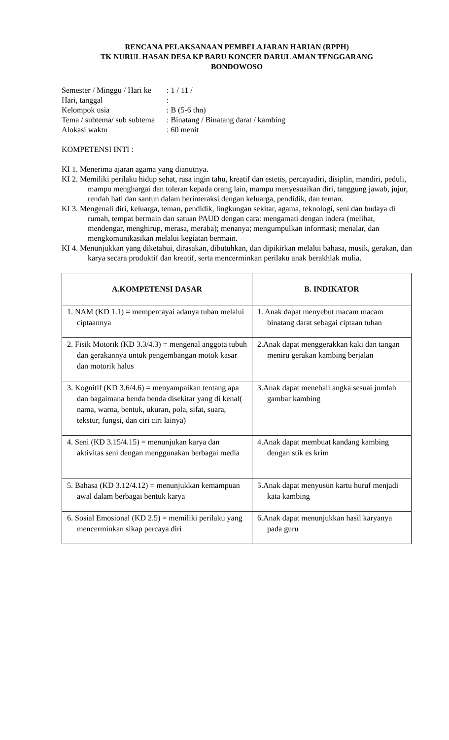RENCANA PELAKSANAAN PEMBELAJARAN HARIAN (RPPH)
TK NURUL HASAN DESA KP BARU KONCER DARUL AMAN TENGGARANG
BONDOWOSO
| Semester / Minggu / Hari ke | : 1 / 11 / |
| Hari, tanggal | : |
| Kelompok usia | : B (5-6 thn) |
| Tema / subtema/ sub subtema | : Binatang / Binatang darat / kambing |
| Alokasi waktu | : 60 menit |
KOMPETENSI INTI :
KI 1. Menerima ajaran agama yang dianutnya.
KI 2. Memiliki perilaku hidup sehat, rasa ingin tahu, kreatif dan estetis, percayadiri, disiplin, mandiri, peduli, mampu menghargai dan toleran kepada orang lain, mampu menyesuaikan diri, tanggung jawab, jujur, rendah hati dan santun dalam berinteraksi dengan keluarga, pendidik, dan teman.
KI 3. Mengenali diri, keluarga, teman, pendidik, lingkungan sekitar, agama, teknologi, seni dan budaya di rumah, tempat bermain dan satuan PAUD dengan cara: mengamati dengan indera (melihat, mendengar, menghirup, merasa, meraba); menanya; mengumpulkan informasi; menalar, dan mengkomunikasikan melalui kegiatan bermain.
KI 4. Menunjukkan yang diketahui, dirasakan, dibutuhkan, dan dipikirkan melalui bahasa, musik, gerakan, dan karya secara produktif dan kreatif, serta mencerminkan perilaku anak berakhlak mulia.
| A.KOMPETENSI DASAR | B. INDIKATOR |
| --- | --- |
| 1. NAM (KD 1.1) = mempercayai adanya tuhan melalui ciptaannya | 1. Anak dapat menyebut macam macam binatang darat sebagai ciptaan tuhan |
| 2. Fisik Motorik (KD 3.3/4.3) = mengenal anggota tubuh dan gerakannya untuk pengembangan motok kasar dan motorik halus | 2.Anak dapat menggerakkan kaki dan tangan meniru gerakan kambing berjalan |
| 3. Kognitif (KD 3.6/4.6) = menyampaikan tentang apa dan bagaimana benda benda disekitar yang di kenal( nama, warna, bentuk, ukuran, pola, sifat, suara, tekstur, fungsi, dan ciri ciri lainya) | 3.Anak dapat menebali angka sesuai jumlah gambar kambing |
| 4. Seni (KD 3.15/4.15) = menunjukan karya dan aktivitas seni dengan menggunakan berbagai media | 4.Anak dapat membuat kandang kambing dengan stik es krim |
| 5. Bahasa (KD 3.12/4.12) = menunjukkan kemampuan awal dalam berbagai bentuk karya | 5.Anak dapat menyusun kartu huruf menjadi kata kambing |
| 6. Sosial Emosional (KD 2.5) = memiliki perilaku yang mencerminkan sikap percaya diri | 6.Anak dapat menunjukkan hasil karyanya pada guru |